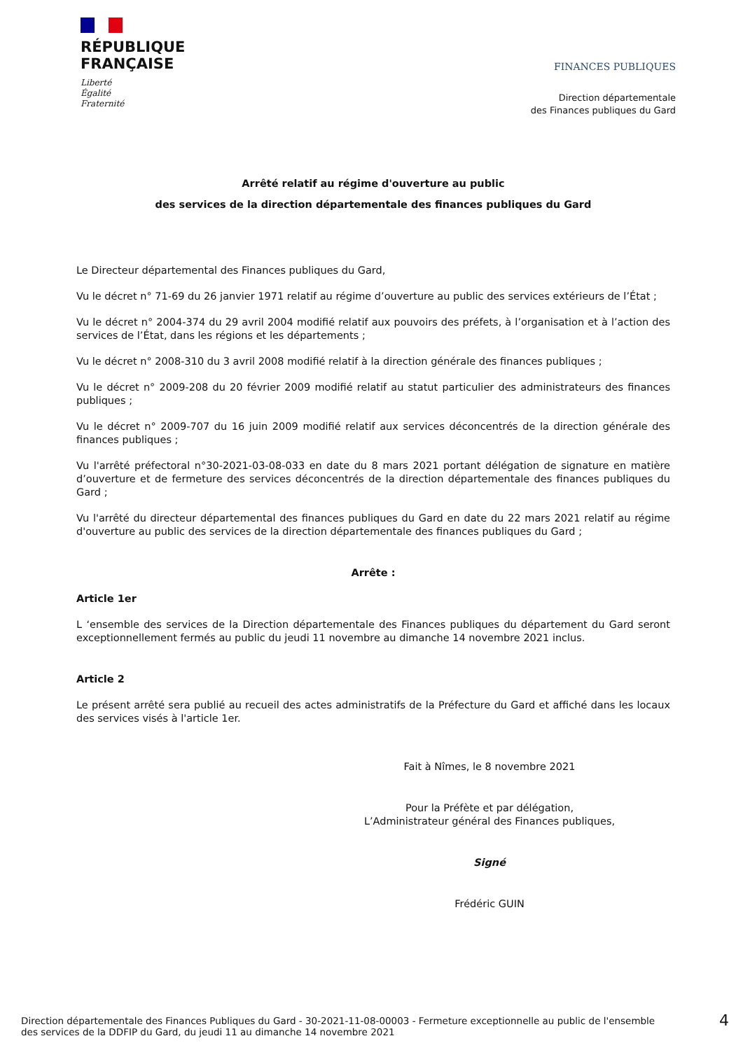RÉPUBLIQUE
FRANÇAISE
Liberté
Égalité
Fraternité
FINANCES PUBLIQUES
Direction départementale
des Finances publiques du Gard
Arrêté relatif au régime d'ouverture au public
des services de la direction départementale des finances publiques du Gard
Le Directeur départemental des Finances publiques du Gard,
Vu le décret n° 71-69 du 26 janvier 1971 relatif au régime d’ouverture au public des services extérieurs de l’État ;
Vu le décret n° 2004-374 du 29 avril 2004 modifié relatif aux pouvoirs des préfets, à l’organisation et à l’action des services de l’État, dans les régions et les départements ;
Vu le décret n° 2008-310 du 3 avril 2008 modifié relatif à la direction générale des finances publiques ;
Vu le décret n° 2009-208 du 20 février 2009 modifié relatif au statut particulier des administrateurs des finances publiques ;
Vu le décret n° 2009-707 du 16 juin 2009 modifié relatif aux services déconcentrés de la direction générale des finances publiques ;
Vu l'arrêté préfectoral n°30-2021-03-08-033 en date du 8 mars 2021 portant délégation de signature en matière d’ouverture et de fermeture des services déconcentrés de la direction départementale des finances publiques du Gard ;
Vu l'arrêté du directeur départemental des finances publiques du Gard en date du 22 mars 2021 relatif au régime d'ouverture au public des services de la direction départementale des finances publiques du Gard ;
Arrête :
Article 1er
L ‘ensemble des services de la Direction départementale des Finances publiques du département du Gard seront exceptionnellement fermés au public du jeudi 11 novembre au dimanche 14 novembre 2021 inclus.
Article 2
Le présent arrêté sera publié au recueil des actes administratifs de la Préfecture du Gard et affiché dans les locaux des services visés à l'article 1er.
Fait à Nîmes, le 8 novembre 2021
Pour la Préfète et par délégation,
L’Administrateur général des Finances publiques,
Signé
Frédéric GUIN
Direction départementale des Finances Publiques du Gard - 30-2021-11-08-00003 - Fermeture exceptionnelle au public de l'ensemble
des services de la DDFIP du Gard, du jeudi 11 au dimanche 14 novembre 2021
4